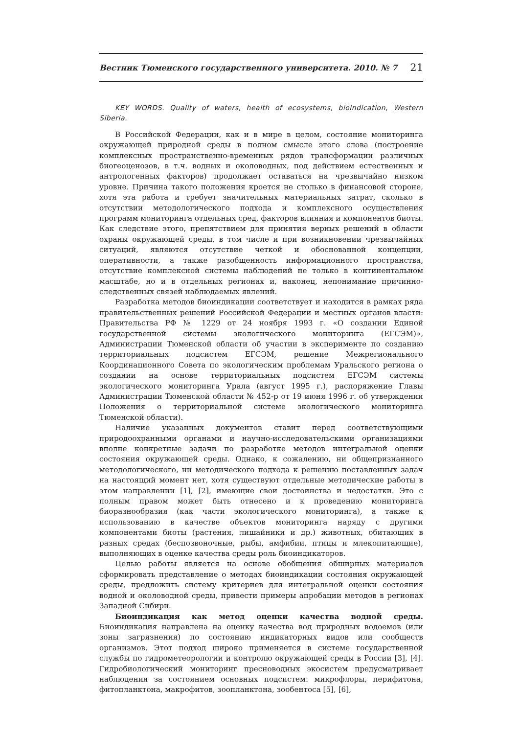Вестник Тюменского государственного университета. 2010. № 7 21
KEY WORDS. Quality of waters, health of ecosystems, bioindication, Western Siberia.
В Российской Федерации, как и в мире в целом, состояние мониторинга окружающей природной среды в полном смысле этого слова (построение комплексных пространственно-временных рядов трансформации различных биогеоценозов, в т.ч. водных и околоводных, под действием естественных и антропогенных факторов) продолжает оставаться на чрезвычайно низком уровне. Причина такого положения кроется не столько в финансовой стороне, хотя эта работа и требует значительных материальных затрат, сколько в отсутствии методологического подхода и комплексного осуществления программ мониторинга отдельных сред, факторов влияния и компонентов биоты. Как следствие этого, препятствием для принятия верных решений в области охраны окружающей среды, в том числе и при возникновении чрезвычайных ситуаций, являются отсутствие четкой и обоснованной концепции, оперативности, а также разобщенность информационного пространства, отсутствие комплексной системы наблюдений не только в континентальном масштабе, но и в отдельных регионах и, наконец, непонимание причинно-следственных связей наблюдаемых явлений.
Разработка методов биоиндикации соответствует и находится в рамках ряда правительственных решений Российской Федерации и местных органов власти: Правительства РФ № 1229 от 24 ноября 1993 г. «О создании Единой государственной системы экологического мониторинга (ЕГСЭМ)», Администрации Тюменской области об участии в эксперименте по созданию территориальных подсистем ЕГСЭМ, решение Межрегионального Координационного Совета по экологическим проблемам Уральского региона о создании на основе территориальных подсистем ЕГСЭМ системы экологического мониторинга Урала (август 1995 г.), распоряжение Главы Администрации Тюменской области № 452-р от 19 июня 1996 г. об утверждении Положения о территориальной системе экологического мониторинга Тюменской области).
Наличие указанных документов ставит перед соответствующими природоохранными органами и научно-исследовательскими организациями вполне конкретные задачи по разработке методов интегральной оценки состояния окружающей среды. Однако, к сожалению, ни общепризнанного методологического, ни методического подхода к решению поставленных задач на настоящий момент нет, хотя существуют отдельные методические работы в этом направлении [1], [2], имеющие свои достоинства и недостатки. Это с полным правом может быть отнесено и к проведению мониторинга биоразнообразия (как части экологического мониторинга), а также к использованию в качестве объектов мониторинга наряду с другими компонентами биоты (растения, лишайники и др.) животных, обитающих в разных средах (беспозвоночные, рыбы, амфибии, птицы и млекопитающие), выполняющих в оценке качества среды роль биоиндикаторов.
Целью работы является на основе обобщения обширных материалов сформировать представление о методах биоиндикации состояния окружающей среды, предложить систему критериев для интегральной оценки состояния водной и околоводной среды, привести примеры апробации методов в регионах Западной Сибири.
Биоиндикация как метод оценки качества водной среды. Биоиндикация направлена на оценку качества вод природных водоемов (или зоны загрязнения) по состоянию индикаторных видов или сообществ организмов. Этот подход широко применяется в системе государственной службы по гидрометеорологии и контролю окружающей среды в России [3], [4]. Гидробиологический мониторинг пресноводных экосистем предусматривает наблюдения за состоянием основных подсистем: микрофлоры, перифитона, фитопланктона, макрофитов, зоопланктона, зообентоса [5], [6],